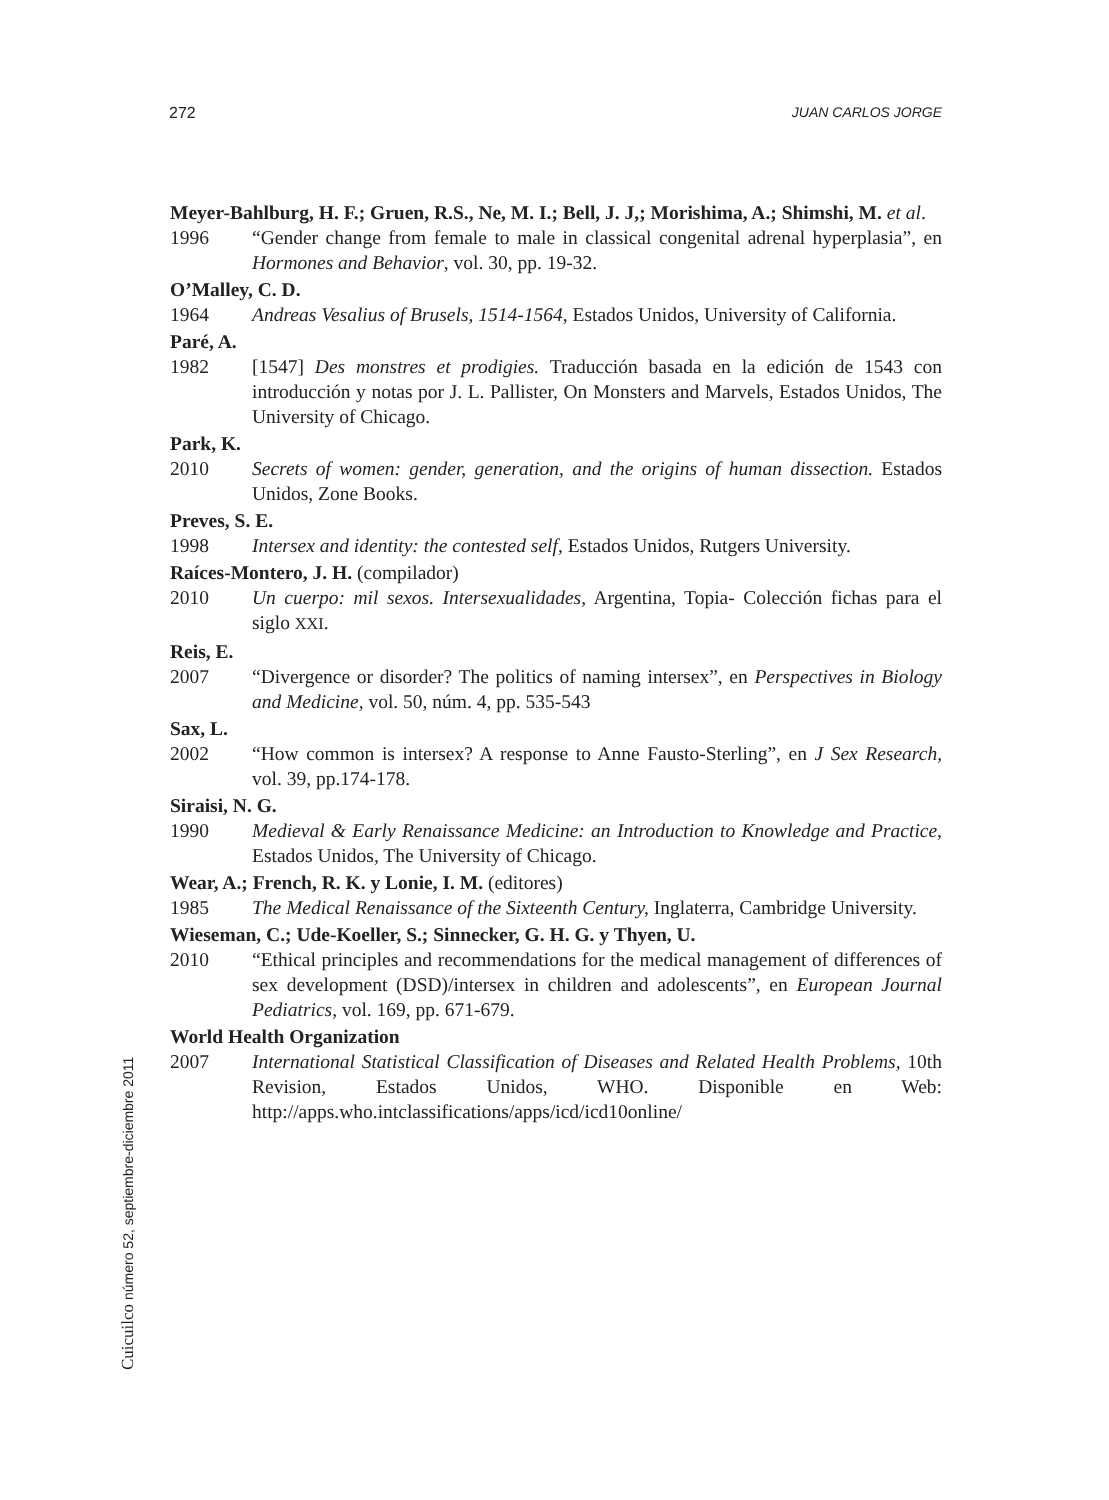272 JUAN CARLOS JORGE
Meyer-Bahlburg, H. F.; Gruen, R.S., Ne, M. I.; Bell, J. J,; Morishima, A.; Shimshi, M. et al.
1996 “Gender change from female to male in classical congenital adrenal hyperplasia”, en Hormones and Behavior, vol. 30, pp. 19-32.
O’Malley, C. D.
1964 Andreas Vesalius of Brusels, 1514-1564, Estados Unidos, University of California.
Paré, A.
1982 [1547] Des monstres et prodigies. Traducción basada en la edición de 1543 con introducción y notas por J. L. Pallister, On Monsters and Marvels, Estados Unidos, The University of Chicago.
Park, K.
2010 Secrets of women: gender, generation, and the origins of human dissection. Estados Unidos, Zone Books.
Preves, S. E.
1998 Intersex and identity: the contested self, Estados Unidos, Rutgers University.
Raíces-Montero, J. H. (compilador)
2010 Un cuerpo: mil sexos. Intersexualidades, Argentina, Topia- Colección fichas para el siglo XXI.
Reis, E.
2007 “Divergence or disorder? The politics of naming intersex”, en Perspectives in Biology and Medicine, vol. 50, núm. 4, pp. 535-543
Sax, L.
2002 “How common is intersex? A response to Anne Fausto-Sterling”, en J Sex Research, vol. 39, pp.174-178.
Siraisi, N. G.
1990 Medieval & Early Renaissance Medicine: an Introduction to Knowledge and Practice, Estados Unidos, The University of Chicago.
Wear, A.; French, R. K. y Lonie, I. M. (editores)
1985 The Medical Renaissance of the Sixteenth Century, Inglaterra, Cambridge University.
Wieseman, C.; Ude-Koeller, S.; Sinnecker, G. H. G. y Thyen, U.
2010 “Ethical principles and recommendations for the medical management of differences of sex development (DSD)/intersex in children and adolescents”, en European Journal Pediatrics, vol. 169, pp. 671-679.
World Health Organization
2007 International Statistical Classification of Diseases and Related Health Problems, 10th Revision, Estados Unidos, WHO. Disponible en Web: http://apps.who.intclassifications/apps/icd/icd10online/
Cuicuilco número 52, septiembre-diciembre 2011